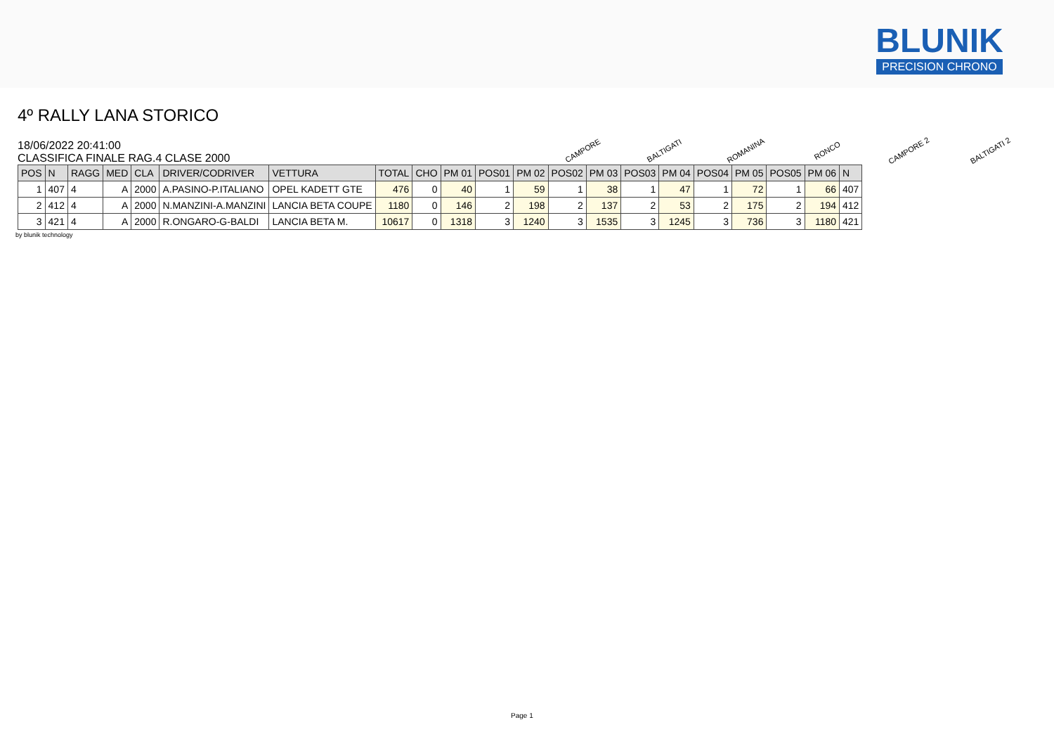BLUNIK
PRECISION CHRONO
4º RALLY LANA STORICO
18/06/2022 20:41:00
CLASSIFICA FINALE RAG.4 CLASE 2000
CAMPORE
BALTIGATI
ROMANINA
RONCO
CAMPORE 2
BALTIGATI 2
| POS | N | RAGG | MED | CLA | DRIVER/CODRIVER | VETTURA | TOTAL | CHO | PM 01 | POS01 | PM 02 | POS02 | PM 03 | POS03 | PM 04 | POS04 | PM 05 | POS05 | PM 06 | N |
| --- | --- | --- | --- | --- | --- | --- | --- | --- | --- | --- | --- | --- | --- | --- | --- | --- | --- | --- | --- | --- |
| 1 | 407 | 4 | A | 2000 | A.PASINO-P.ITALIANO | OPEL KADETT GTE | 476 | 0 | 40 | 1 | 59 | 1 | 38 | 1 | 47 | 1 | 72 | 1 | 66 | 407 |
| 2 | 412 | 4 | A | 2000 | N.MANZINI-A.MANZINI | LANCIA BETA COUPE | 1180 | 0 | 146 | 2 | 198 | 2 | 137 | 2 | 53 | 2 | 175 | 2 | 194 | 412 |
| 3 | 421 | 4 | A | 2000 | R.ONGARO-G-BALDI | LANCIA BETA M. | 10617 | 0 | 1318 | 3 | 1240 | 3 | 1535 | 3 | 1245 | 3 | 736 | 3 | 1180 | 421 |
by blunik technology
Page 1